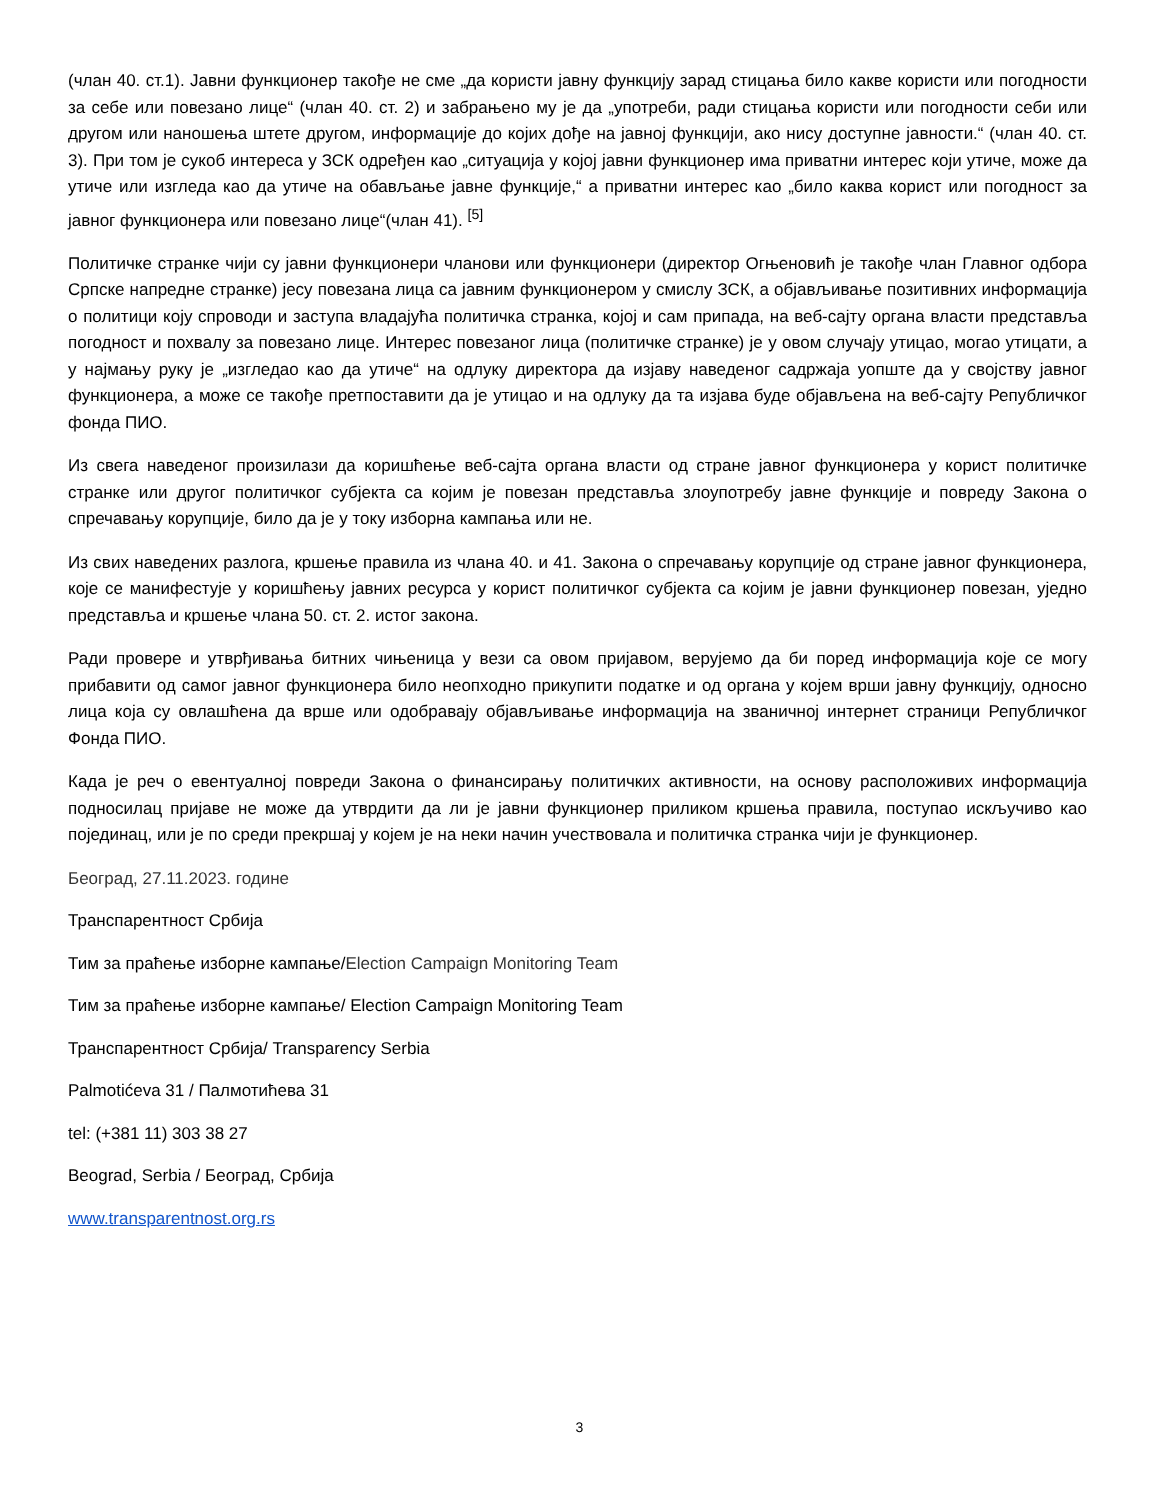(члан 40. ст.1). Јавни функционер такође не сме „да користи јавну функцију зарад стицања било какве користи или погодности за себе или повезано лице“ (члан 40. ст. 2) и забрањено му је да „употреби, ради стицања користи или погодности себи или другом или наношења штете другом, информације до којих дође на јавној функцији, ако нису доступне јавности.“ (члан 40. ст. 3). При том је сукоб интереса у ЗСК одређен као „ситуација у којој јавни функционер има приватни интерес који утиче, може да утиче или изгледа као да утиче на обављање јавне функције,“ а приватни интерес као „било каква корист или погодност за јавног функционера или повезано лице“(члан 41). <sup>[5]</sup>
Политичке странке чији су јавни функционери чланови или функционери (директор Огњеновић је такође члан Главног одбора Српске напредне странке) јесу повезана лица са јавним функционером у смислу ЗСК, а објављивање позитивних информација о политици коју спроводи и заступа владајућа политичка странка, којој и сам припада, на веб-сајту органа власти представља погодност и похвалу за повезано лице. Интерес повезаног лица (политичке странке) је у овом случају утицао, могао утицати, а у најмању руку је „изгледао као да утиче“ на одлуку директора да изјаву наведеног садржаја уопште да у својству јавног функционера, а може се такође претпоставити да је утицао и на одлуку да та изјава буде објављена на веб-сајту Републичког фонда ПИО.
Из свега наведеног произилази да коришћење веб-сајта органа власти од стране јавног функционера у корист политичке странке или другог политичког субјекта са којим је повезан представља злоупотребу јавне функције и повреду Закона о спречавању корупције, било да је у току изборна кампања или не.
Из свих наведених разлога, кршење правила из члана 40. и 41. Закона о спречавању корупције од стране јавног функционера, које се манифестује у коришћењу јавних ресурса у корист политичког субјекта са којим је јавни функционер повезан, уједно представља и кршење члана 50. ст. 2. истог закона.
Ради провере и утврђивања битних чињеница у вези са овом пријавом, верујемо да би поред информација које се могу прибавити од самог јавног функционера било неопходно прикупити податке и од органа у којем врши јавну функцију, односно лица која су овлашћена да врше или одобравају објављивање информација на званичној интернет страници Републичког Фонда ПИО.
Када је реч о евентуалној повреди Закона о финансирању политичких активности, на основу расположивих информација подносилац пријаве не може да утврдити да ли је јавни функционер приликом кршења правила, поступао искључиво као појединац, или је по среди прекршај у којем је на неки начин учествовала и политичка странка чији је функционер.
Београд, 27.11.2023. године
Транспарентност Србија
Тим за праћење изборне кампање/Election Campaign Monitoring Team
Тим за праћење изборне кампање/ Election Campaign Monitoring Team
Транспарентност Србија/ Transparency Serbia
Palmotićeva 31 / Палмотићева 31
tel: (+381 11) 303 38 27
Beograd, Serbia / Београд, Србија
www.transparentnost.org.rs
3